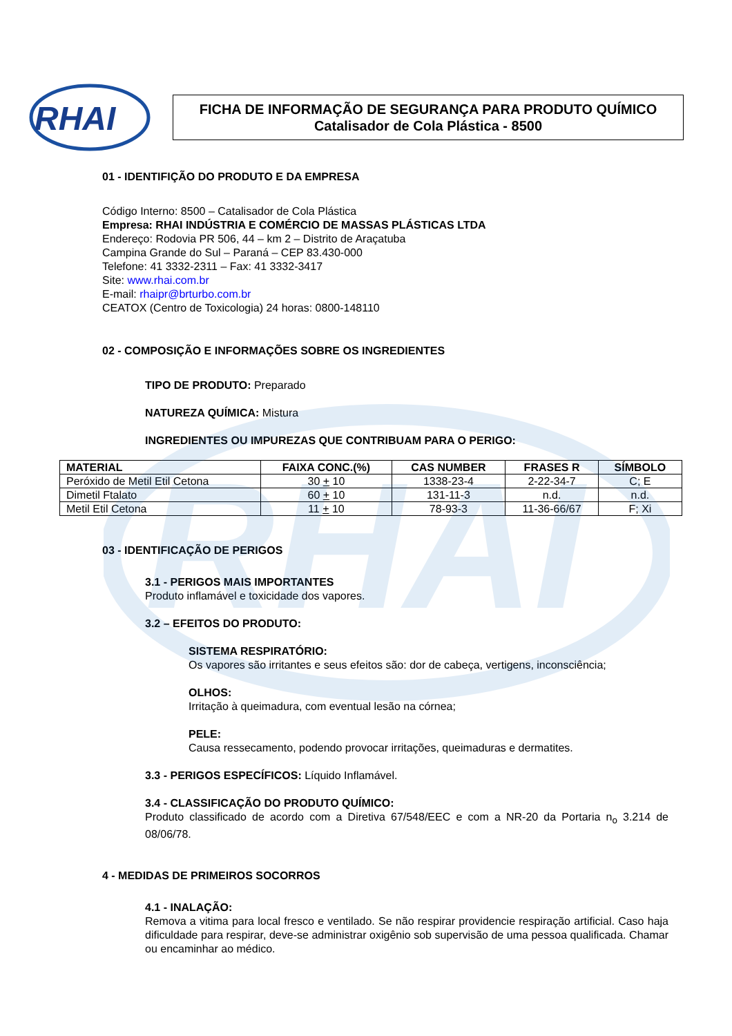RHAI
RHAI
FICHA DE INFORMAÇÃO DE SEGURANÇA PARA PRODUTO QUÍMICO
Catalisador de Cola Plástica - 8500
01 - IDENTIFIÇÃO DO PRODUTO E DA EMPRESA
Código Interno: 8500 – Catalisador de Cola Plástica
Empresa: RHAI INDÚSTRIA E COMÉRCIO DE MASSAS PLÁSTICAS LTDA
Endereço: Rodovia PR 506, 44 – km 2 – Distrito de Araçatuba
Campina Grande do Sul – Paraná – CEP 83.430-000
Telefone: 41 3332-2311 – Fax: 41 3332-3417
Site: www.rhai.com.br
E-mail: rhaipr@brturbo.com.br
CEATOX (Centro de Toxicologia) 24 horas: 0800-148110
02 - COMPOSIÇÃO E INFORMAÇÕES SOBRE OS INGREDIENTES
TIPO DE PRODUTO: Preparado
NATUREZA QUÍMICA: Mistura
INGREDIENTES OU IMPUREZAS QUE CONTRIBUAM PARA O PERIGO:
| MATERIAL | FAIXA CONC.(%) | CAS NUMBER | FRASES R | SÍMBOLO |
| --- | --- | --- | --- | --- |
| Peróxido de Metil Etil Cetona | 30 + 10 | 1338-23-4 | 2-22-34-7 | C; E |
| Dimetil Ftalato | 60 + 10 | 131-11-3 | n.d. | n.d. |
| Metil Etil Cetona | 11 + 10 | 78-93-3 | 11-36-66/67 | F; Xi |
03 - IDENTIFICAÇÃO DE PERIGOS
3.1 - PERIGOS MAIS IMPORTANTES
Produto inflamável e toxicidade dos vapores.
3.2 – EFEITOS DO PRODUTO:
SISTEMA RESPIRATÓRIO:
Os vapores são irritantes e seus efeitos são: dor de cabeça, vertigens, inconsciência;
OLHOS:
Irritação à queimadura, com eventual lesão na córnea;
PELE:
Causa ressecamento, podendo provocar irritações, queimaduras e dermatites.
3.3 - PERIGOS ESPECÍFICOS: Líquido Inflamável.
3.4 - CLASSIFICAÇÃO DO PRODUTO QUÍMICO:
Produto classificado de acordo com a Diretiva 67/548/EEC e com a NR-20 da Portaria n<sub>o</sub> 3.214 de 08/06/78.
4 - MEDIDAS DE PRIMEIROS SOCORROS
4.1 - INALAÇÃO:
Remova a vitima para local fresco e ventilado. Se não respirar providencie respiração artificial. Caso haja dificuldade para respirar, deve-se administrar oxigênio sob supervisão de uma pessoa qualificada. Chamar ou encaminhar ao médico.